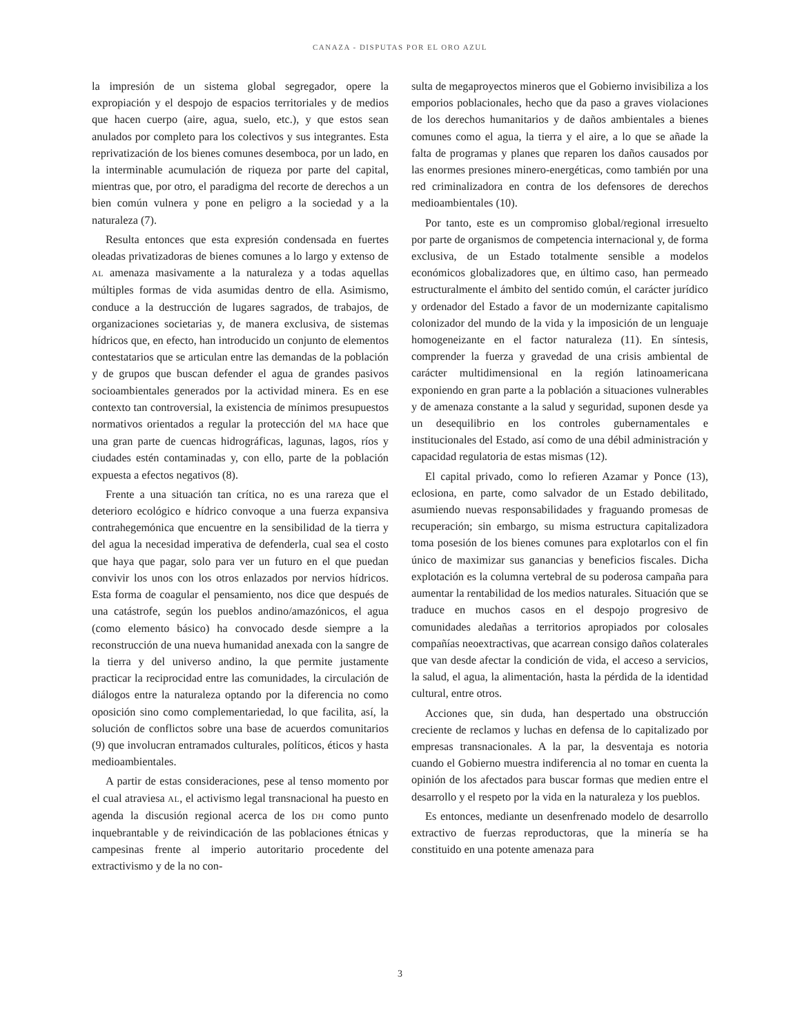CANAZA - DISPUTAS POR EL ORO AZUL
la impresión de un sistema global segregador, opere la expropiación y el despojo de espacios territoriales y de medios que hacen cuerpo (aire, agua, suelo, etc.), y que estos sean anulados por completo para los colectivos y sus integrantes. Esta reprivatización de los bienes comunes desemboca, por un lado, en la interminable acumulación de riqueza por parte del capital, mientras que, por otro, el paradigma del recorte de derechos a un bien común vulnera y pone en peligro a la sociedad y a la naturaleza (7).
Resulta entonces que esta expresión condensada en fuertes oleadas privatizadoras de bienes comunes a lo largo y extenso de AL amenaza masivamente a la naturaleza y a todas aquellas múltiples formas de vida asumidas dentro de ella. Asimismo, conduce a la destrucción de lugares sagrados, de trabajos, de organizaciones societarias y, de manera exclusiva, de sistemas hídricos que, en efecto, han introducido un conjunto de elementos contestatarios que se articulan entre las demandas de la población y de grupos que buscan defender el agua de grandes pasivos socioambientales generados por la actividad minera. Es en ese contexto tan controversial, la existencia de mínimos presupuestos normativos orientados a regular la protección del MA hace que una gran parte de cuencas hidrográficas, lagunas, lagos, ríos y ciudades estén contaminadas y, con ello, parte de la población expuesta a efectos negativos (8).
Frente a una situación tan crítica, no es una rareza que el deterioro ecológico e hídrico convoque a una fuerza expansiva contrahegemónica que encuentre en la sensibilidad de la tierra y del agua la necesidad imperativa de defenderla, cual sea el costo que haya que pagar, solo para ver un futuro en el que puedan convivir los unos con los otros enlazados por nervios hídricos. Esta forma de coagular el pensamiento, nos dice que después de una catástrofe, según los pueblos andino/amazónicos, el agua (como elemento básico) ha convocado desde siempre a la reconstrucción de una nueva humanidad anexada con la sangre de la tierra y del universo andino, la que permite justamente practicar la reciprocidad entre las comunidades, la circulación de diálogos entre la naturaleza optando por la diferencia no como oposición sino como complementariedad, lo que facilita, así, la solución de conflictos sobre una base de acuerdos comunitarios (9) que involucran entramados culturales, políticos, éticos y hasta medioambientales.
A partir de estas consideraciones, pese al tenso momento por el cual atraviesa AL, el activismo legal transnacional ha puesto en agenda la discusión regional acerca de los DH como punto inquebrantable y de reivindicación de las poblaciones étnicas y campesinas frente al imperio autoritario procedente del extractivismo y de la no con-
sulta de megaproyectos mineros que el Gobierno invisibiliza a los emporios poblacionales, hecho que da paso a graves violaciones de los derechos humanitarios y de daños ambientales a bienes comunes como el agua, la tierra y el aire, a lo que se añade la falta de programas y planes que reparen los daños causados por las enormes presiones minero-energéticas, como también por una red criminalizadora en contra de los defensores de derechos medioambientales (10).
Por tanto, este es un compromiso global/regional irresuelto por parte de organismos de competencia internacional y, de forma exclusiva, de un Estado totalmente sensible a modelos económicos globalizadores que, en último caso, han permeado estructuralmente el ámbito del sentido común, el carácter jurídico y ordenador del Estado a favor de un modernizante capitalismo colonizador del mundo de la vida y la imposición de un lenguaje homogeneizante en el factor naturaleza (11). En síntesis, comprender la fuerza y gravedad de una crisis ambiental de carácter multidimensional en la región latinoamericana exponiendo en gran parte a la población a situaciones vulnerables y de amenaza constante a la salud y seguridad, suponen desde ya un desequilibrio en los controles gubernamentales e institucionales del Estado, así como de una débil administración y capacidad regulatoria de estas mismas (12).
El capital privado, como lo refieren Azamar y Ponce (13), eclosiona, en parte, como salvador de un Estado debilitado, asumiendo nuevas responsabilidades y fraguando promesas de recuperación; sin embargo, su misma estructura capitalizadora toma posesión de los bienes comunes para explotarlos con el fin único de maximizar sus ganancias y beneficios fiscales. Dicha explotación es la columna vertebral de su poderosa campaña para aumentar la rentabilidad de los medios naturales. Situación que se traduce en muchos casos en el despojo progresivo de comunidades aledañas a territorios apropiados por colosales compañías neoextractivas, que acarrean consigo daños colaterales que van desde afectar la condición de vida, el acceso a servicios, la salud, el agua, la alimentación, hasta la pérdida de la identidad cultural, entre otros.
Acciones que, sin duda, han despertado una obstrucción creciente de reclamos y luchas en defensa de lo capitalizado por empresas transnacionales. A la par, la desventaja es notoria cuando el Gobierno muestra indiferencia al no tomar en cuenta la opinión de los afectados para buscar formas que medien entre el desarrollo y el respeto por la vida en la naturaleza y los pueblos.
Es entonces, mediante un desenfrenado modelo de desarrollo extractivo de fuerzas reproductoras, que la minería se ha constituido en una potente amenaza para
3